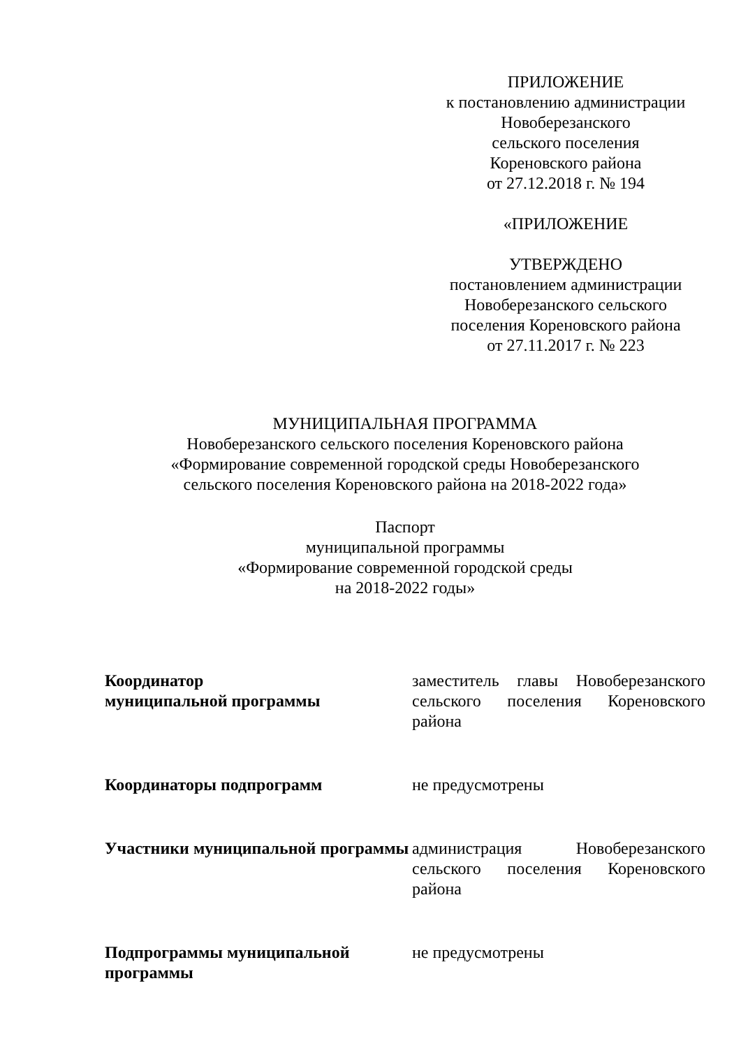ПРИЛОЖЕНИЕ
к постановлению администрации
Новоберезанского
сельского поселения
Кореновского района
от 27.12.2018 г. № 194
«ПРИЛОЖЕНИЕ
УТВЕРЖДЕНО
постановлением администрации
Новоберезанского сельского
поселения Кореновского района
от 27.11.2017 г. № 223
МУНИЦИПАЛЬНАЯ ПРОГРАММА
Новоберезанского сельского поселения Кореновского района
«Формирование современной городской среды Новоберезанского
сельского поселения Кореновского района на 2018-2022 года»
Паспорт
муниципальной программы
«Формирование современной городской среды
на 2018-2022 годы»
| Координатор муниципальной программы | заместитель главы Новоберезанского сельского поселения Кореновского района |
| Координаторы подпрограмм | не предусмотрены |
| Участники муниципальной программы | администрация Новоберезанского сельского поселения Кореновского района |
| Подпрограммы муниципальной программы | не предусмотрены |